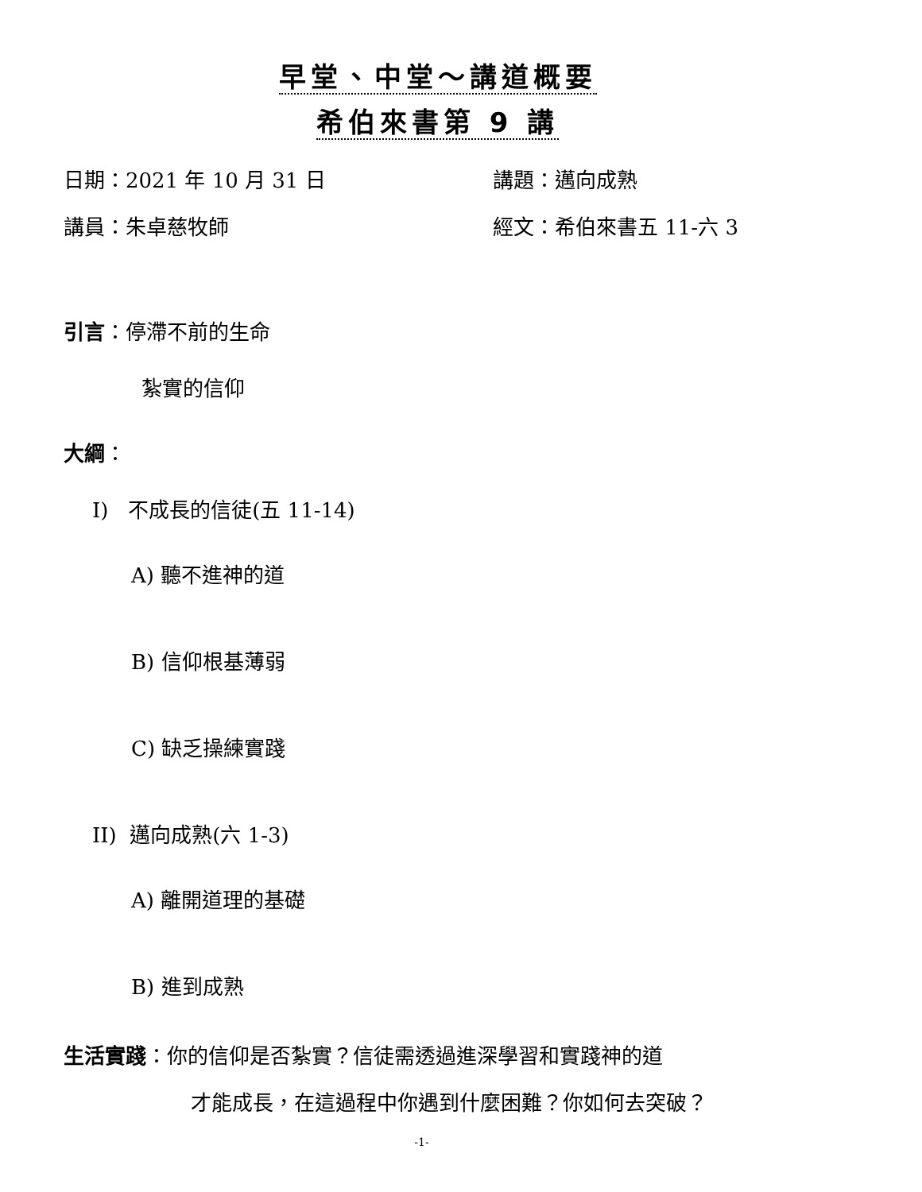早堂、中堂～講道概要
希伯來書第 9 講
日期：2021 年 10 月 31 日 講題：邁向成熟
講員：朱卓慈牧師 經文：希伯來書五 11-六 3
引言：停滯不前的生命
紮實的信仰
大綱：
I) 不成長的信徒(五 11-14)
A) 聽不進神的道
B) 信仰根基薄弱
C) 缺乏操練實踐
II) 邁向成熟(六 1-3)
A) 離開道理的基礎
B) 進到成熟
生活實踐：你的信仰是否紮實？信徒需透過進深學習和實踐神的道
才能成長，在這過程中你遇到什麼困難？你如何去突破？
-1-